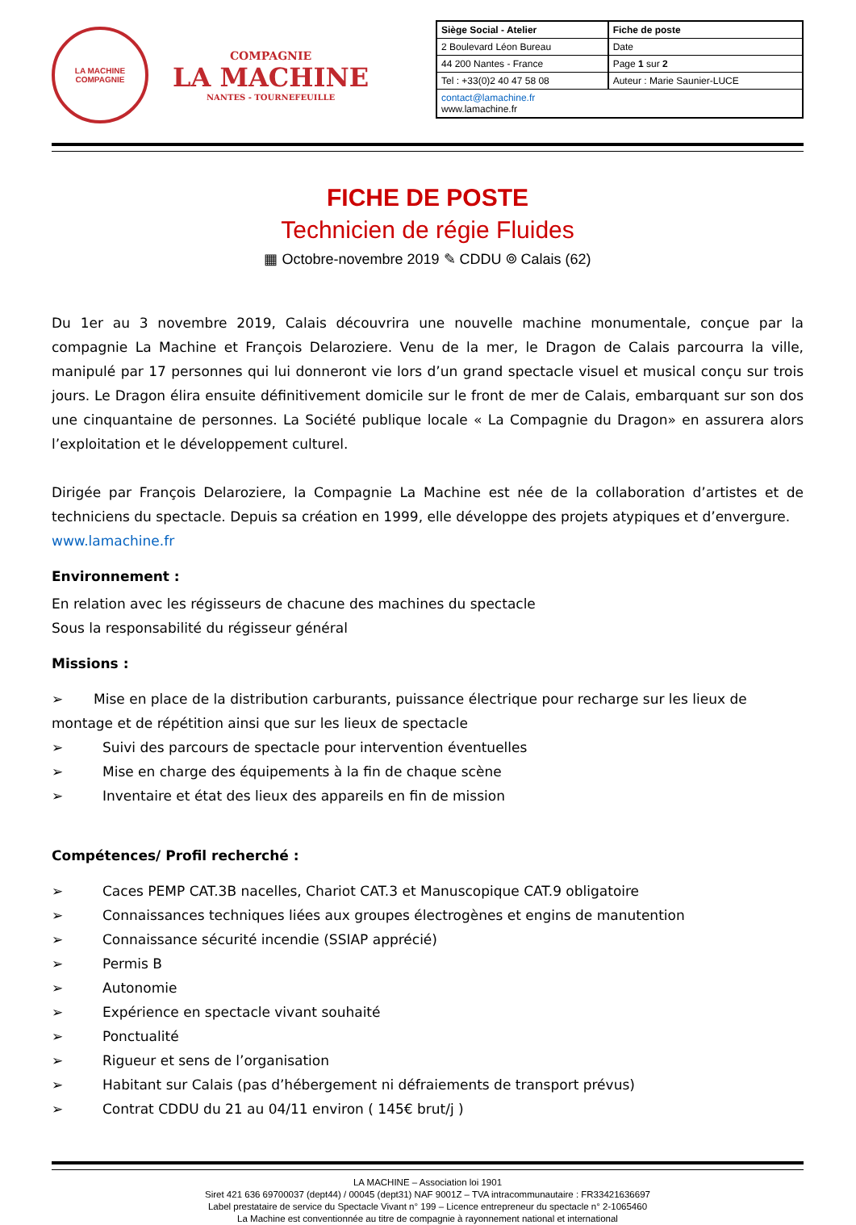LA MACHINE
COMPAGNIE
COMPAGNIE
LA MACHINE
NANTES - TOURNEFEUILLE
| Siège Social - Atelier | Fiche de poste |
| 2 Boulevard Léon Bureau | Date |
| 44 200 Nantes - France | Page 1 sur 2 |
| Tel : +33(0)2 40 47 58 08 | Auteur : Marie Saunier-LUCE |
| contact@lamachine.fr www.lamachine.fr | |
FICHE DE POSTE
Technicien de régie Fluides
▦ Octobre-novembre 2019 ✎ CDDU ⌾ Calais (62)
Du 1er au 3 novembre 2019, Calais découvrira une nouvelle machine monumentale, conçue par la compagnie La Machine et François Delaroziere. Venu de la mer, le Dragon de Calais parcourra la ville, manipulé par 17 personnes qui lui donneront vie lors d’un grand spectacle visuel et musical conçu sur trois jours. Le Dragon élira ensuite définitivement domicile sur le front de mer de Calais, embarquant sur son dos une cinquantaine de personnes. La Société publique locale « La Compagnie du Dragon» en assurera alors l’exploitation et le développement culturel.
Dirigée par François Delaroziere, la Compagnie La Machine est née de la collaboration d’artistes et de techniciens du spectacle. Depuis sa création en 1999, elle développe des projets atypiques et d’envergure.
www.lamachine.fr
Environnement :
En relation avec les régisseurs de chacune des machines du spectacle
Sous la responsabilité du régisseur général
Missions :
➢ Mise en place de la distribution carburants, puissance électrique pour recharge sur les lieux de montage et de répétition ainsi que sur les lieux de spectacle
➢ Suivi des parcours de spectacle pour intervention éventuelles
➢ Mise en charge des équipements à la fin de chaque scène
➢ Inventaire et état des lieux des appareils en fin de mission
Compétences/ Profil recherché :
➢ Caces PEMP CAT.3B nacelles, Chariot CAT.3 et Manuscopique CAT.9 obligatoire
➢ Connaissances techniques liées aux groupes électrogènes et engins de manutention
➢ Connaissance sécurité incendie (SSIAP apprécié)
➢ Permis B
➢ Autonomie
➢ Expérience en spectacle vivant souhaité
➢ Ponctualité
➢ Rigueur et sens de l’organisation
➢ Habitant sur Calais (pas d’hébergement ni défraiements de transport prévus)
➢ Contrat CDDU du 21 au 04/11 environ ( 145€ brut/j )
LA MACHINE – Association loi 1901
Siret 421 636 69700037 (dept44) / 00045 (dept31) NAF 9001Z – TVA intracommunautaire : FR33421636697
Label prestataire de service du Spectacle Vivant n° 199 – Licence entrepreneur du spectacle n° 2-1065460
La Machine est conventionnée au titre de compagnie à rayonnement national et international